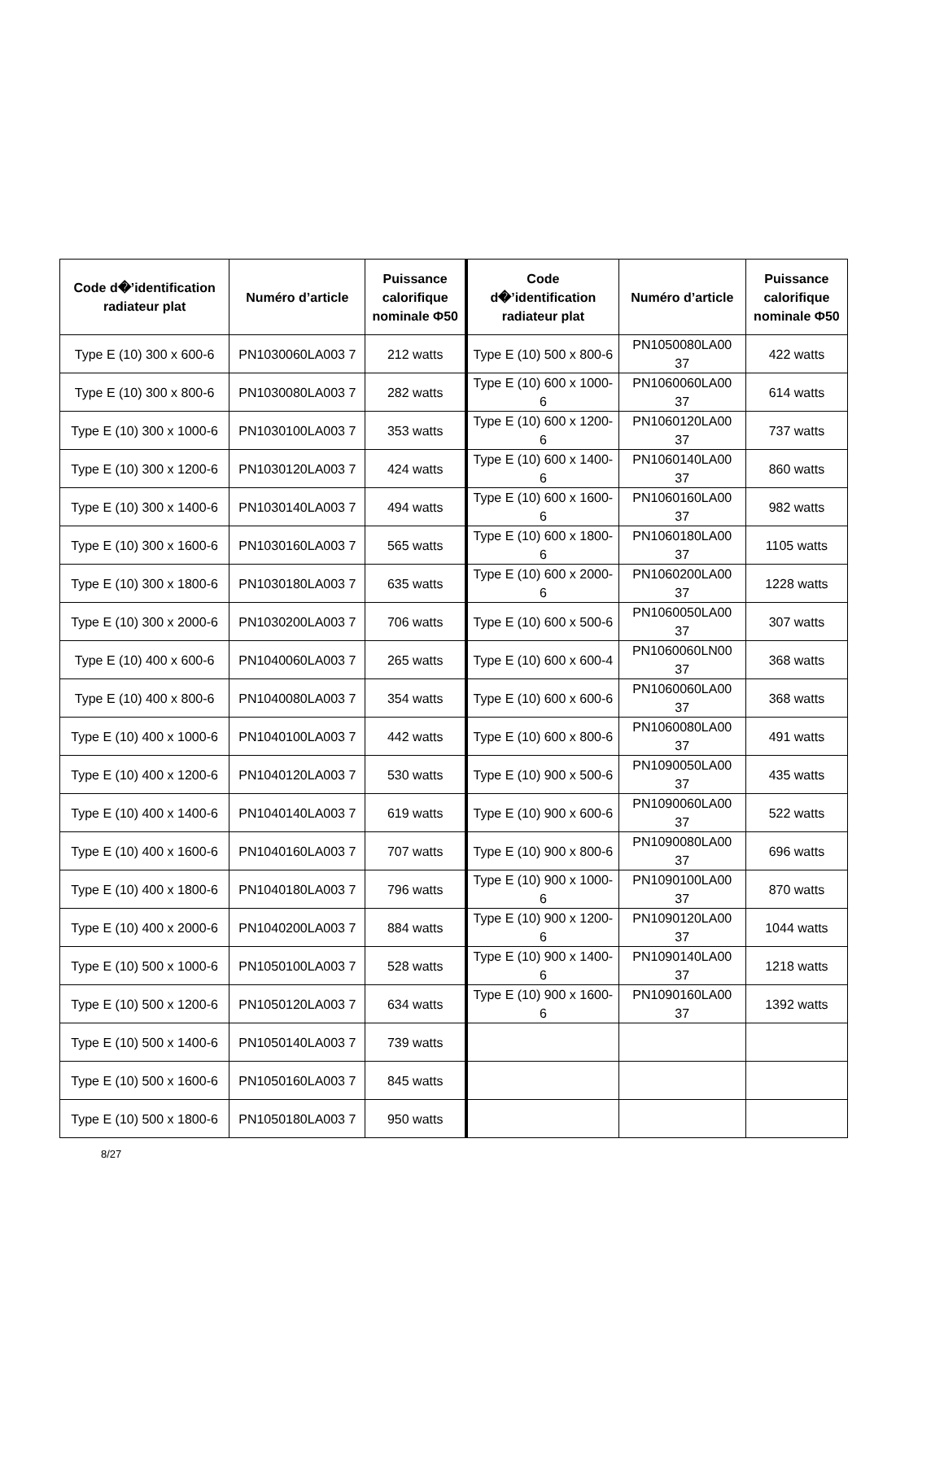| Code d�’identification radiateur plat | Numéro d’article | Puissance calorifique nominale Φ50 | Code d�’identification radiateur plat | Numéro d’article | Puissance calorifique nominale Φ50 |
| --- | --- | --- | --- | --- | --- |
| Type E (10) 300 x 600-6 | PN1030060LA003 7 | 212 watts | Type E (10) 500 x 800-6 | PN1050080LA00 37 | 422 watts |
| Type E (10) 300 x 800-6 | PN1030080LA003 7 | 282 watts | Type E (10) 600 x 1000-6 | PN1060060LA00 37 | 614 watts |
| Type E (10) 300 x 1000-6 | PN1030100LA003 7 | 353 watts | Type E (10) 600 x 1200-6 | PN1060120LA00 37 | 737 watts |
| Type E (10) 300 x 1200-6 | PN1030120LA003 7 | 424 watts | Type E (10) 600 x 1400-6 | PN1060140LA00 37 | 860 watts |
| Type E (10) 300 x 1400-6 | PN1030140LA003 7 | 494 watts | Type E (10) 600 x 1600-6 | PN1060160LA00 37 | 982 watts |
| Type E (10) 300 x 1600-6 | PN1030160LA003 7 | 565 watts | Type E (10) 600 x 1800-6 | PN1060180LA00 37 | 1105 watts |
| Type E (10) 300 x 1800-6 | PN1030180LA003 7 | 635 watts | Type E (10) 600 x 2000-6 | PN1060200LA00 37 | 1228 watts |
| Type E (10) 300 x 2000-6 | PN1030200LA003 7 | 706 watts | Type E (10) 600 x 500-6 | PN1060050LA00 37 | 307 watts |
| Type E (10) 400 x 600-6 | PN1040060LA003 7 | 265 watts | Type E (10) 600 x 600-4 | PN1060060LN00 37 | 368 watts |
| Type E (10) 400 x 800-6 | PN1040080LA003 7 | 354 watts | Type E (10) 600 x 600-6 | PN1060060LA00 37 | 368 watts |
| Type E (10) 400 x 1000-6 | PN1040100LA003 7 | 442 watts | Type E (10) 600 x 800-6 | PN1060080LA00 37 | 491 watts |
| Type E (10) 400 x 1200-6 | PN1040120LA003 7 | 530 watts | Type E (10) 900 x 500-6 | PN1090050LA00 37 | 435 watts |
| Type E (10) 400 x 1400-6 | PN1040140LA003 7 | 619 watts | Type E (10) 900 x 600-6 | PN1090060LA00 37 | 522 watts |
| Type E (10) 400 x 1600-6 | PN1040160LA003 7 | 707 watts | Type E (10) 900 x 800-6 | PN1090080LA00 37 | 696 watts |
| Type E (10) 400 x 1800-6 | PN1040180LA003 7 | 796 watts | Type E (10) 900 x 1000-6 | PN1090100LA00 37 | 870 watts |
| Type E (10) 400 x 2000-6 | PN1040200LA003 7 | 884 watts | Type E (10) 900 x 1200-6 | PN1090120LA00 37 | 1044 watts |
| Type E (10) 500 x 1000-6 | PN1050100LA003 7 | 528 watts | Type E (10) 900 x 1400-6 | PN1090140LA00 37 | 1218 watts |
| Type E (10) 500 x 1200-6 | PN1050120LA003 7 | 634 watts | Type E (10) 900 x 1600-6 | PN1090160LA00 37 | 1392 watts |
| Type E (10) 500 x 1400-6 | PN1050140LA003 7 | 739 watts | | | |
| Type E (10) 500 x 1600-6 | PN1050160LA003 7 | 845 watts | | | |
| Type E (10) 500 x 1800-6 | PN1050180LA003 7 | 950 watts | | | |
8/27